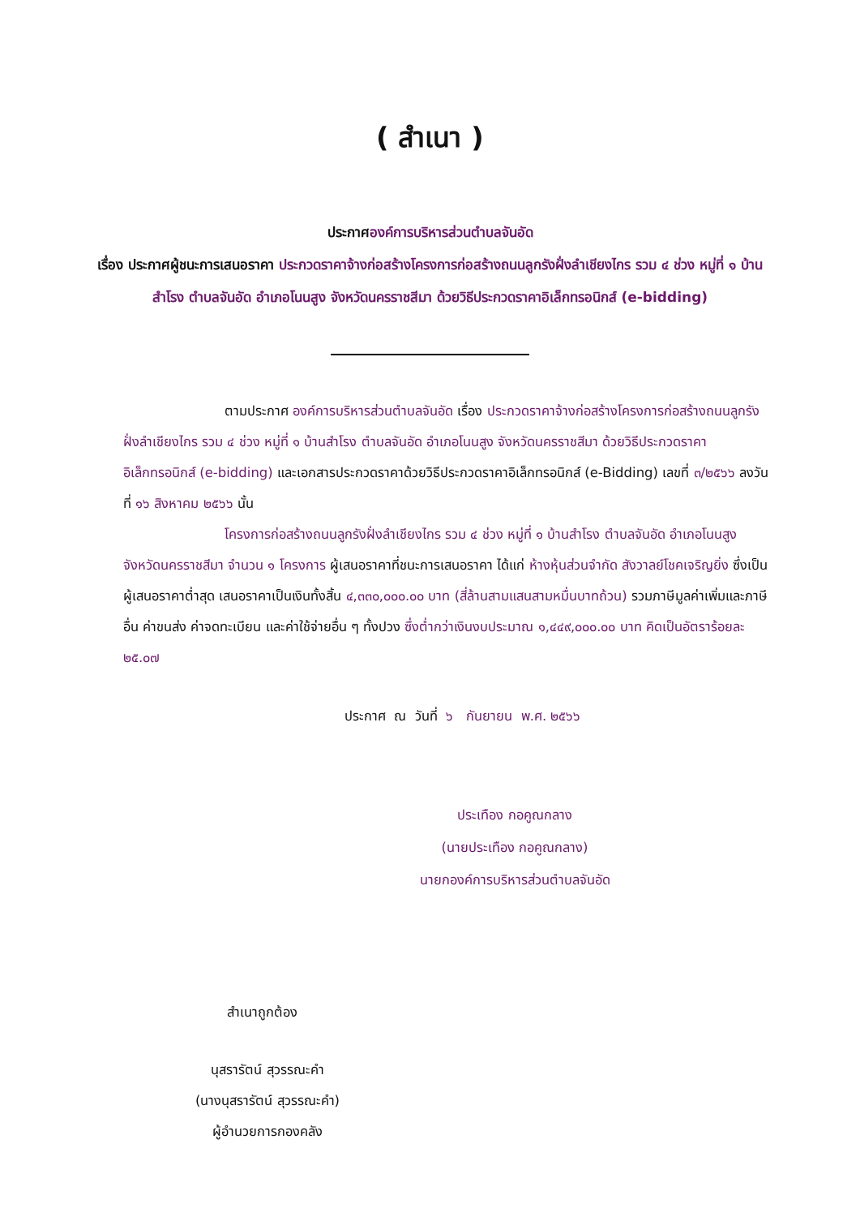( สำเนา )
ประกาศองค์การบริหารส่วนตำบลจันอัด
เรื่อง ประกาศผู้ชนะการเสนอราคา ประกวดราคาจ้างก่อสร้างโครงการก่อสร้างถนนลูกรังฝั่งลำเชียงไกร รวม ๔ ช่วง หมู่ที่ ๑ บ้านสำโรง ตำบลจันอัด อำเภอโนนสูง จังหวัดนครราชสีมา ด้วยวิธีประกวดราคาอิเล็กทรอนิกส์ (e-bidding)
ตามประกาศ องค์การบริหารส่วนตำบลจันอัด เรื่อง ประกวดราคาจ้างก่อสร้างโครงการก่อสร้างถนนลูกรังฝั่งลำเชียงไกร รวม ๔ ช่วง หมู่ที่ ๑ บ้านสำโรง ตำบลจันอัด อำเภอโนนสูง จังหวัดนครราชสีมา ด้วยวิธีประกวดราคาอิเล็กทรอนิกส์ (e-bidding) และเอกสารประกวดราคาด้วยวิธีประกวดราคาอิเล็กทรอนิกส์ (e-Bidding) เลขที่ ๓/๒๕๖๖ ลงวันที่ ๑๖ สิงหาคม ๒๕๖๖ นั้น
โครงการก่อสร้างถนนลูกรังฝั่งลำเชียงไกร รวม ๔ ช่วง หมู่ที่ ๑ บ้านสำโรง ตำบลจันอัด อำเภอโนนสูง จังหวัดนครราชสีมา จำนวน ๑ โครงการ ผู้เสนอราคาที่ชนะการเสนอราคา ได้แก่ ห้างหุ้นส่วนจำกัด สังวาลย์โชคเจริญยิ่ง ซึ่งเป็นผู้เสนอราคาต่ำสุด เสนอราคาเป็นเงินทั้งสิ้น ๔,๓๓๐,๐๐๐.๐๐ บาท (สี่ล้านสามแสนสามหมื่นบาทถ้วน) รวมภาษีมูลค่าเพิ่มและภาษีอื่น ค่าขนส่ง ค่าจดทะเบียน และค่าใช้จ่ายอื่น ๆ ทั้งปวง ซึ่งต่ำกว่าเงินงบประมาณ ๑,๔๔๙,๐๐๐.๐๐ บาท คิดเป็นอัตราร้อยละ ๒๕.๐๗
ประกาศ ณ วันที่ ๖ กันยายน พ.ศ. ๒๕๖๖
ประเทือง กอคูณกลาง
(นายประเทือง กอคูณกลาง)
นายกองค์การบริหารส่วนตำบลจันอัด
สำเนาถูกต้อง
นุสรารัตน์ สุวรรณะคำ
(นางนุสรารัตน์ สุวรรณะคำ)
ผู้อำนวยการกองคลัง